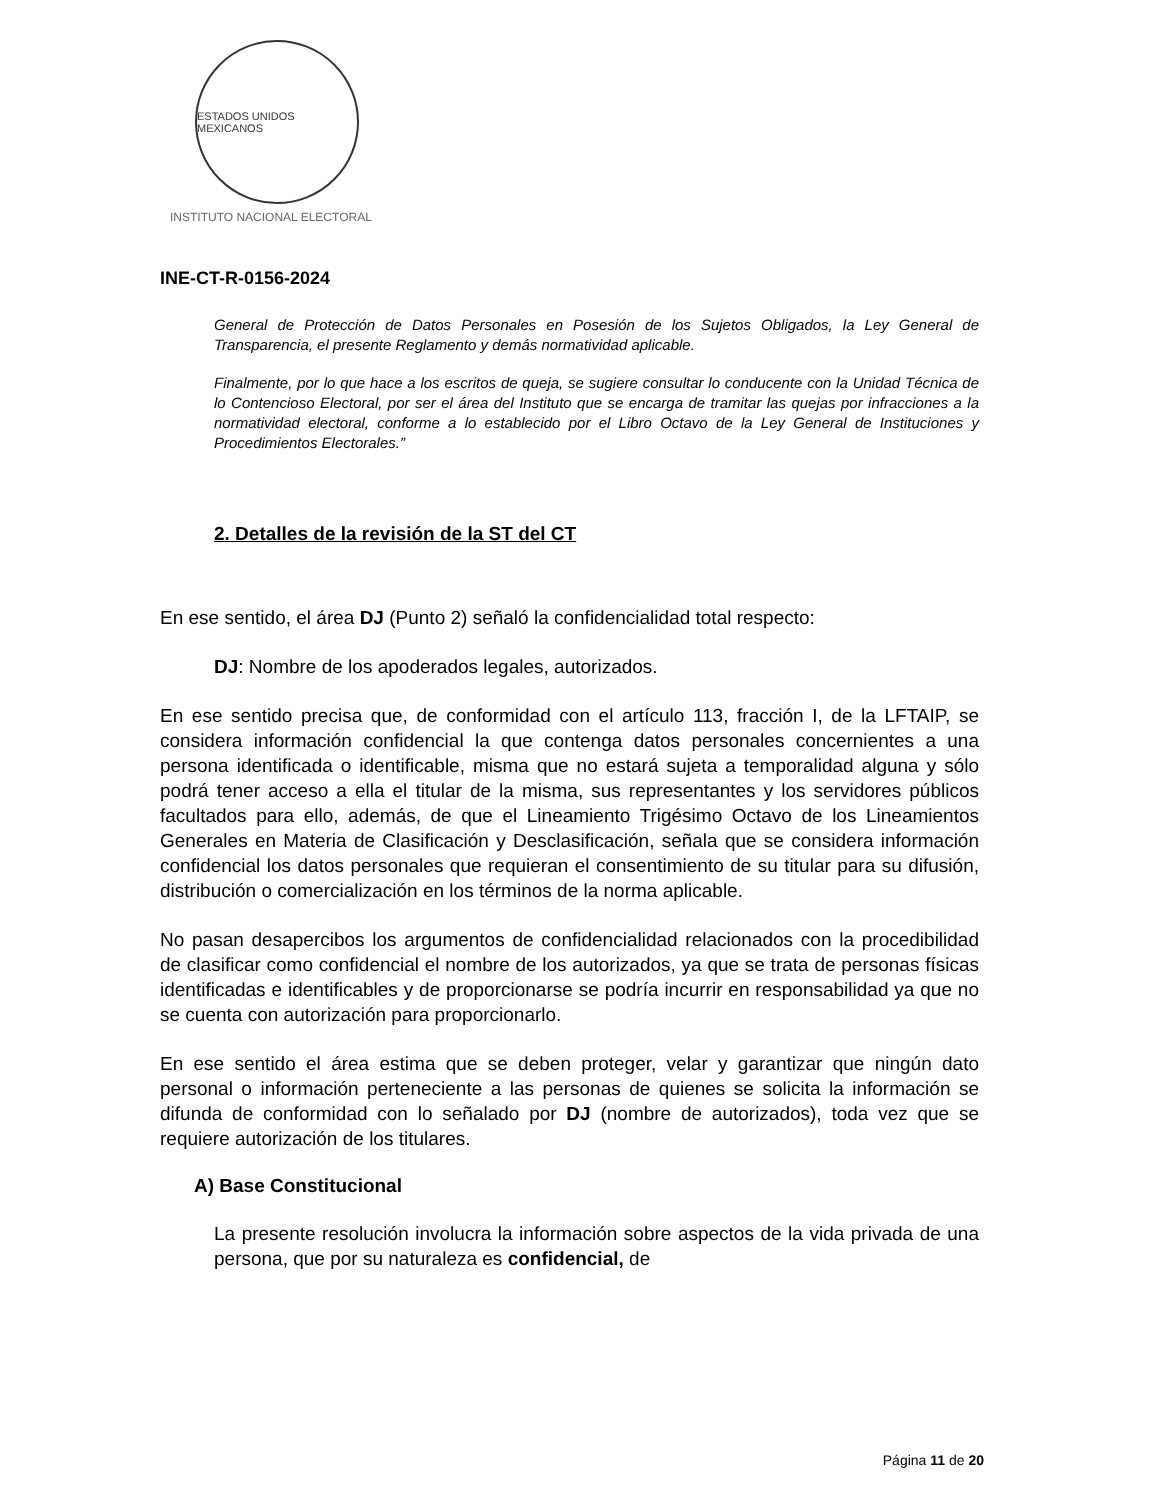ESTADOS UNIDOS MEXICANOS
INSTITUTO NACIONAL ELECTORAL
INE-CT-R-0156-2024
General de Protección de Datos Personales en Posesión de los Sujetos Obligados, la Ley General de Transparencia, el presente Reglamento y demás normatividad aplicable.
Finalmente, por lo que hace a los escritos de queja, se sugiere consultar lo conducente con la Unidad Técnica de lo Contencioso Electoral, por ser el área del Instituto que se encarga de tramitar las quejas por infracciones a la normatividad electoral, conforme a lo establecido por el Libro Octavo de la Ley General de Instituciones y Procedimientos Electorales.”
2. Detalles de la revisión de la ST del CT
En ese sentido, el área DJ (Punto 2) señaló la confidencialidad total respecto:
DJ: Nombre de los apoderados legales, autorizados.
En ese sentido precisa que, de conformidad con el artículo 113, fracción I, de la LFTAIP, se considera información confidencial la que contenga datos personales concernientes a una persona identificada o identificable, misma que no estará sujeta a temporalidad alguna y sólo podrá tener acceso a ella el titular de la misma, sus representantes y los servidores públicos facultados para ello, además, de que el Lineamiento Trigésimo Octavo de los Lineamientos Generales en Materia de Clasificación y Desclasificación, señala que se considera información confidencial los datos personales que requieran el consentimiento de su titular para su difusión, distribución o comercialización en los términos de la norma aplicable.
No pasan desapercibos los argumentos de confidencialidad relacionados con la procedibilidad de clasificar como confidencial el nombre de los autorizados, ya que se trata de personas físicas identificadas e identificables y de proporcionarse se podría incurrir en responsabilidad ya que no se cuenta con autorización para proporcionarlo.
En ese sentido el área estima que se deben proteger, velar y garantizar que ningún dato personal o información perteneciente a las personas de quienes se solicita la información se difunda de conformidad con lo señalado por DJ (nombre de autorizados), toda vez que se requiere autorización de los titulares.
A) Base Constitucional
La presente resolución involucra la información sobre aspectos de la vida privada de una persona, que por su naturaleza es confidencial, de
Página 11 de 20